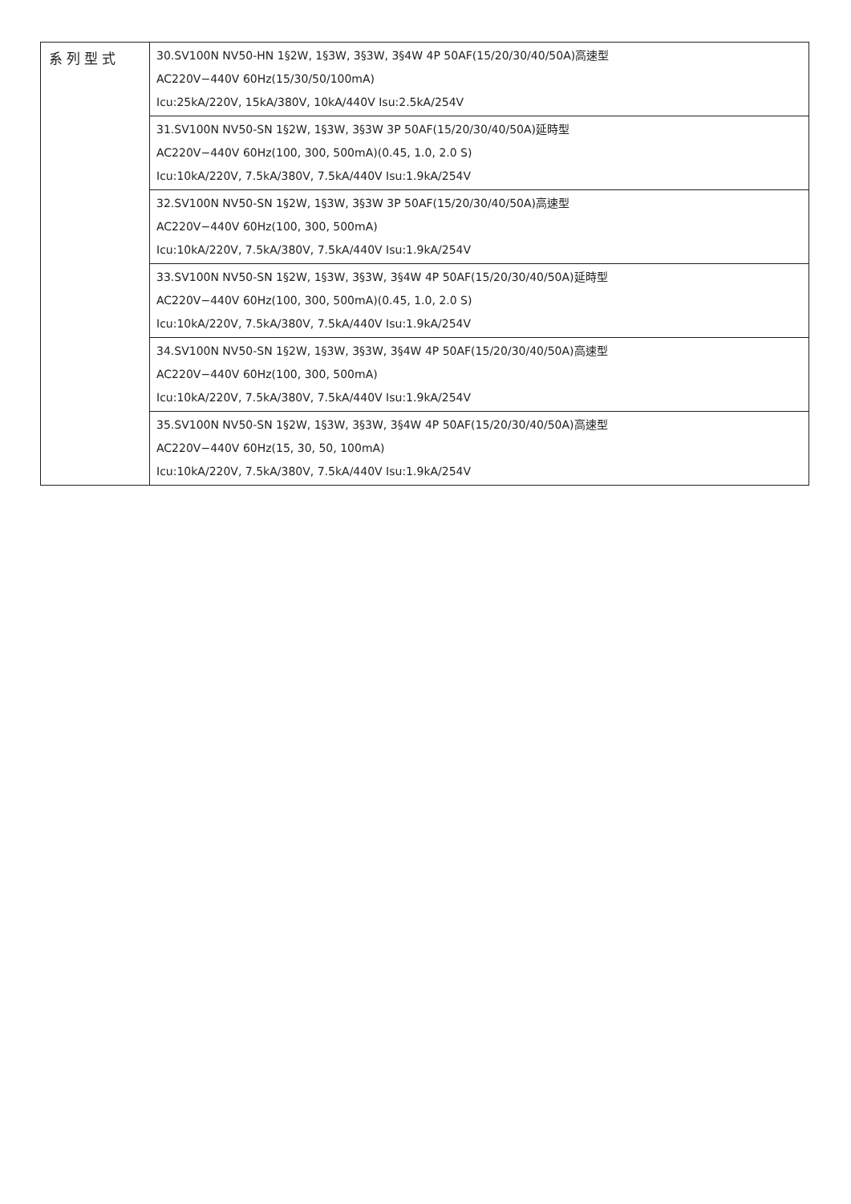| 系列型式 | 30.SV100N NV50-HN 1§2W, 1§3W, 3§3W, 3§4W 4P 50AF(15/20/30/40/50A)高速型 AC220V−440V 60Hz(15/30/50/100mA) Icu:25kA/220V, 15kA/380V, 10kA/440V Isu:2.5kA/254V |
| | 31.SV100N NV50-SN 1§2W, 1§3W, 3§3W 3P 50AF(15/20/30/40/50A)延時型 AC220V−440V 60Hz(100, 300, 500mA)(0.45, 1.0, 2.0 S) Icu:10kA/220V, 7.5kA/380V, 7.5kA/440V Isu:1.9kA/254V |
| | 32.SV100N NV50-SN 1§2W, 1§3W, 3§3W 3P 50AF(15/20/30/40/50A)高速型 AC220V−440V 60Hz(100, 300, 500mA) Icu:10kA/220V, 7.5kA/380V, 7.5kA/440V Isu:1.9kA/254V |
| | 33.SV100N NV50-SN 1§2W, 1§3W, 3§3W, 3§4W 4P 50AF(15/20/30/40/50A)延時型 AC220V−440V 60Hz(100, 300, 500mA)(0.45, 1.0, 2.0 S) Icu:10kA/220V, 7.5kA/380V, 7.5kA/440V Isu:1.9kA/254V |
| | 34.SV100N NV50-SN 1§2W, 1§3W, 3§3W, 3§4W 4P 50AF(15/20/30/40/50A)高速型 AC220V−440V 60Hz(100, 300, 500mA) Icu:10kA/220V, 7.5kA/380V, 7.5kA/440V Isu:1.9kA/254V |
| | 35.SV100N NV50-SN 1§2W, 1§3W, 3§3W, 3§4W 4P 50AF(15/20/30/40/50A)高速型 AC220V−440V 60Hz(15, 30, 50, 100mA) Icu:10kA/220V, 7.5kA/380V, 7.5kA/440V Isu:1.9kA/254V |